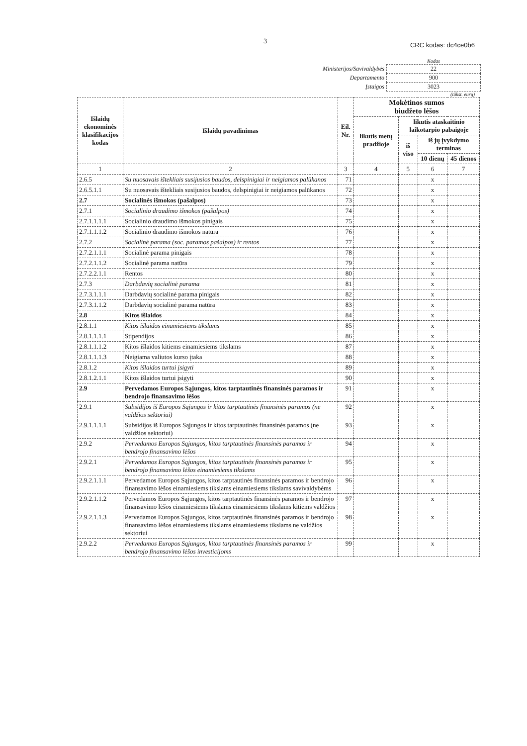3 CRC kodas: dc4ce0b6
| | Kodas |
| Ministerijos/Savivaldybės | 22 |
| Departamento | 900 |
| Įstaigos | 3023 |
(tūkst. eurų)
| Išlaidų ekonominės klasifikacijos kodas | Išlaidų pavadinimas | Eil. Nr. | Mokėtinos sumos biudžeto lėšos | | | |
| --- | --- | --- | --- | --- | --- | --- |
| | | | likutis metų pradžioje | likutis ataskaitinio laikotarpio pabaigoje | | |
| | | | | iš viso | iš jų įvykdymo terminas | |
| | | | | | 10 dienų | 45 dienos |
| 1 | 2 | 3 | 4 | 5 | 6 | 7 |
| 2.6.5 | Su nuosavais ištekliais susijusios baudos, delspinigiai ir neigiamos palūkanos | 71 | | | x | |
| 2.6.5.1.1 | Su nuosavais ištekliais susijusios baudos, delspinigiai ir neigiamos palūkanos | 72 | | | x | |
| 2.7 | Socialinės išmokos (pašalpos) | 73 | | | x | |
| 2.7.1 | Socialinio draudimo išmokos (pašalpos) | 74 | | | x | |
| 2.7.1.1.1.1 | Socialinio draudimo išmokos pinigais | 75 | | | x | |
| 2.7.1.1.1.2 | Socialinio draudimo išmokos natūra | 76 | | | x | |
| 2.7.2 | Socialinė parama (soc. paramos pašalpos) ir rentos | 77 | | | x | |
| 2.7.2.1.1.1 | Socialinė parama pinigais | 78 | | | x | |
| 2.7.2.1.1.2 | Socialinė parama natūra | 79 | | | x | |
| 2.7.2.2.1.1 | Rentos | 80 | | | x | |
| 2.7.3 | Darbdavių socialinė parama | 81 | | | x | |
| 2.7.3.1.1.1 | Darbdavių socialinė parama pinigais | 82 | | | x | |
| 2.7.3.1.1.2 | Darbdavių socialinė parama natūra | 83 | | | x | |
| 2.8 | Kitos išlaidos | 84 | | | x | |
| 2.8.1.1 | Kitos išlaidos einamiesiems tikslams | 85 | | | x | |
| 2.8.1.1.1.1 | Stipendijos | 86 | | | x | |
| 2.8.1.1.1.2 | Kitos išlaidos kitiems einamiesiems tikslams | 87 | | | x | |
| 2.8.1.1.1.3 | Neigiama valiutos kurso įtaka | 88 | | | x | |
| 2.8.1.2 | Kitos išlaidos turtui įsigyti | 89 | | | x | |
| 2.8.1.2.1.1 | Kitos išlaidos turtui įsigyti | 90 | | | x | |
| 2.9 | Pervedamos Europos Sąjungos, kitos tarptautinės finansinės paramos ir bendrojo finansavimo lėšos | 91 | | | x | |
| 2.9.1 | Subsidijos iš Europos Sąjungos ir kitos tarptautinės finansinės paramos (ne valdžios sektoriui) | 92 | | | x | |
| 2.9.1.1.1.1 | Subsidijos iš Europos Sąjungos ir kitos tarptautinės finansinės paramos (ne valdžios sektoriui) | 93 | | | x | |
| 2.9.2 | Pervedamos Europos Sąjungos, kitos tarptautinės finansinės paramos ir bendrojo finansavimo lėšos | 94 | | | x | |
| 2.9.2.1 | Pervedamos Europos Sąjungos, kitos tarptautinės finansinės paramos ir bendrojo finansavimo lėšos einamiesiems tikslams | 95 | | | x | |
| 2.9.2.1.1.1 | Pervedamos Europos Sąjungos, kitos tarptautinės finansinės paramos ir bendrojo finansavimo lėšos einamiesiems tikslams einamiesiems tikslams savivaldybėms | 96 | | | x | |
| 2.9.2.1.1.2 | Pervedamos Europos Sąjungos, kitos tarptautinės finansinės paramos ir bendrojo finansavimo lėšos einamiesiems tikslams einamiesiems tikslams kitiems valdžios | 97 | | | x | |
| 2.9.2.1.1.3 | Pervedamos Europos Sąjungos, kitos tarptautinės finansinės paramos ir bendrojo finansavimo lėšos einamiesiems tikslams einamiesiems tikslams ne valdžios sektoriui | 98 | | | x | |
| 2.9.2.2 | Pervedamos Europos Sąjungos, kitos tarptautinės finansinės paramos ir bendrojo finansavimo lėšos investicijoms | 99 | | | x | |